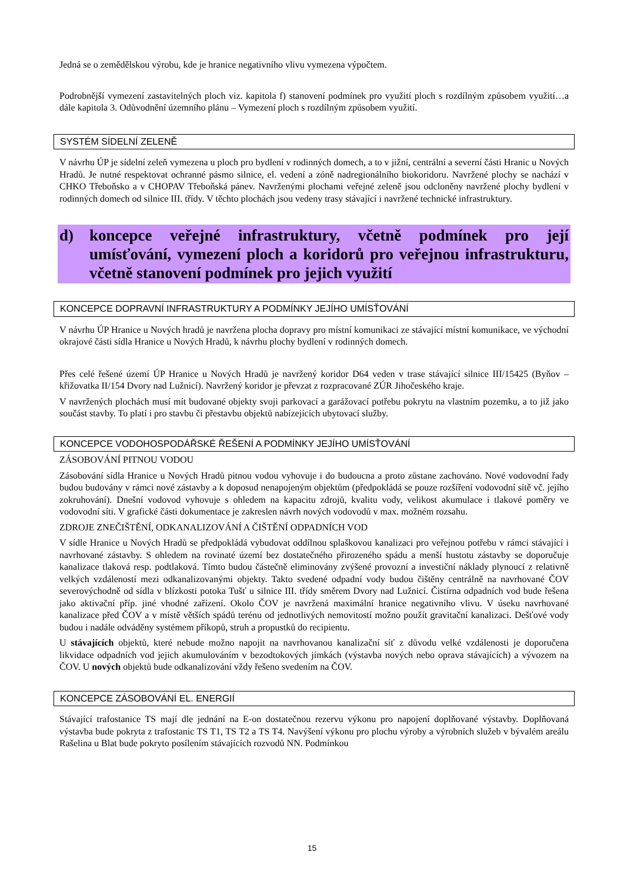Jedná se o zemědělskou výrobu, kde je hranice negativního vlivu vymezena výpočtem.
Podrobnější vymezení zastavitelných ploch viz. kapitola f) stanovení podmínek pro využití ploch s rozdílným způsobem využití…a dále kapitola 3. Odůvodnění územního plánu – Vymezení ploch s rozdílným způsobem využití.
SYSTÉM SÍDELNÍ ZELENĚ
V návrhu ÚP je sídelní zeleň vymezena u ploch pro bydlení v rodinných domech, a to v jižní, centrální a severní části Hranic u Nových Hradů. Je nutné respektovat ochranné pásmo silnice, el. vedení a zóně nadregionálního biokoridoru. Navržené plochy se nachází v CHKO Třeboňsko a v CHOPAV Třeboňská pánev. Navrženými plochami veřejné zeleně jsou odcloněny navržené plochy bydlení v rodinných domech od silnice III. třídy. V těchto plochách jsou vedeny trasy stávající i navržené technické infrastruktury.
d) koncepce veřejné infrastruktury, včetně podmínek pro její umísťování, vymezení ploch a koridorů pro veřejnou infrastrukturu, včetně stanovení podmínek pro jejich využití
KONCEPCE DOPRAVNÍ INFRASTRUKTURY A PODMÍNKY JEJÍHO UMÍSŤOVÁNÍ
V návrhu ÚP Hranice u Nových hradů je navržena plocha dopravy pro místní komunikaci ze stávající místní komunikace, ve východní okrajové části sídla Hranice u Nových Hradů, k návrhu plochy bydlení v rodinných domech.
Přes celé řešené území ÚP Hranice u Nových Hradů je navržený koridor D64 veden v trase stávající silnice III/15425 (Byňov – křižovatka II/154 Dvory nad Lužnicí). Navržený koridor je převzat z rozpracované ZÚR Jihočeského kraje.
V navržených plochách musí mít budované objekty svoji parkovací a garážovací potřebu pokrytu na vlastním pozemku, a to již jako součást stavby. To platí i pro stavbu či přestavbu objektů nabízejících ubytovací služby.
KONCEPCE VODOHOSPODÁŘSKÉ ŘEŠENÍ A PODMÍNKY JEJÍHO UMÍSŤOVÁNÍ
ZÁSOBOVÁNÍ PITNOU VODOU
Zásobování sídla Hranice u Nových Hradů pitnou vodou vyhovuje i do budoucna a proto zůstane zachováno. Nové vodovodní řady budou budovány v rámci nové zástavby a k doposud nenapojeným objektům (předpokládá se pouze rozšíření vodovodní sítě vč. jejího zokruhování). Dnešní vodovod vyhovuje s ohledem na kapacitu zdrojů, kvalitu vody, velikost akumulace i tlakové poměry ve vodovodní síti. V grafické části dokumentace je zakreslen návrh nových vodovodů v max. možném rozsahu.
ZDROJE ZNEČIŠTĚNÍ, ODKANALIZOVÁNÍ A ČIŠTĚNÍ ODPADNÍCH VOD
V sídle Hranice u Nových Hradů se předpokládá vybudovat oddílnou splaškovou kanalizaci pro veřejnou potřebu v rámci stávající i navrhované zástavby. S ohledem na rovinaté území bez dostatečného přirozeného spádu a menší hustotu zástavby se doporučuje kanalizace tlaková resp. podtlaková. Tímto budou částečně eliminovány zvýšené provozní a investiční náklady plynoucí z relativně velkých vzdáleností mezi odkanalizovanými objekty. Takto svedené odpadní vody budou čištěny centrálně na navrhované ČOV severovýchodně od sídla v blízkosti potoka Tušť u silnice III. třídy směrem Dvory nad Lužnicí. Čistírna odpadních vod bude řešena jako aktivační příp. jiné vhodné zařízení. Okolo ČOV je navržená maximální hranice negativního vlivu. V úseku navrhované kanalizace před ČOV a v místě větších spádů terénu od jednotlivých nemovitostí možno použít gravitační kanalizaci. Dešťové vody budou i nadále odváděny systémem příkopů, struh a propustků do recipientu.
U stávajících objektů, které nebude možno napojit na navrhovanou kanalizační síť z důvodu velké vzdálenosti je doporučena likvidace odpadních vod jejich akumulováním v bezodtokových jímkách (výstavba nových nebo oprava stávajících) a vývozem na ČOV. U nových objektů bude odkanalizování vždy řešeno svedením na ČOV.
KONCEPCE ZÁSOBOVÁNÍ EL. ENERGIÍ
Stávající trafostanice TS mají dle jednání na E-on dostatečnou rezervu výkonu pro napojení doplňované výstavby. Doplňovaná výstavba bude pokryta z trafostanic TS T1, TS T2 a TS T4. Navýšení výkonu pro plochu výroby a výrobních služeb v bývalém areálu Rašelina u Blat bude pokryto posílením stávajících rozvodů NN. Podmínkou
15